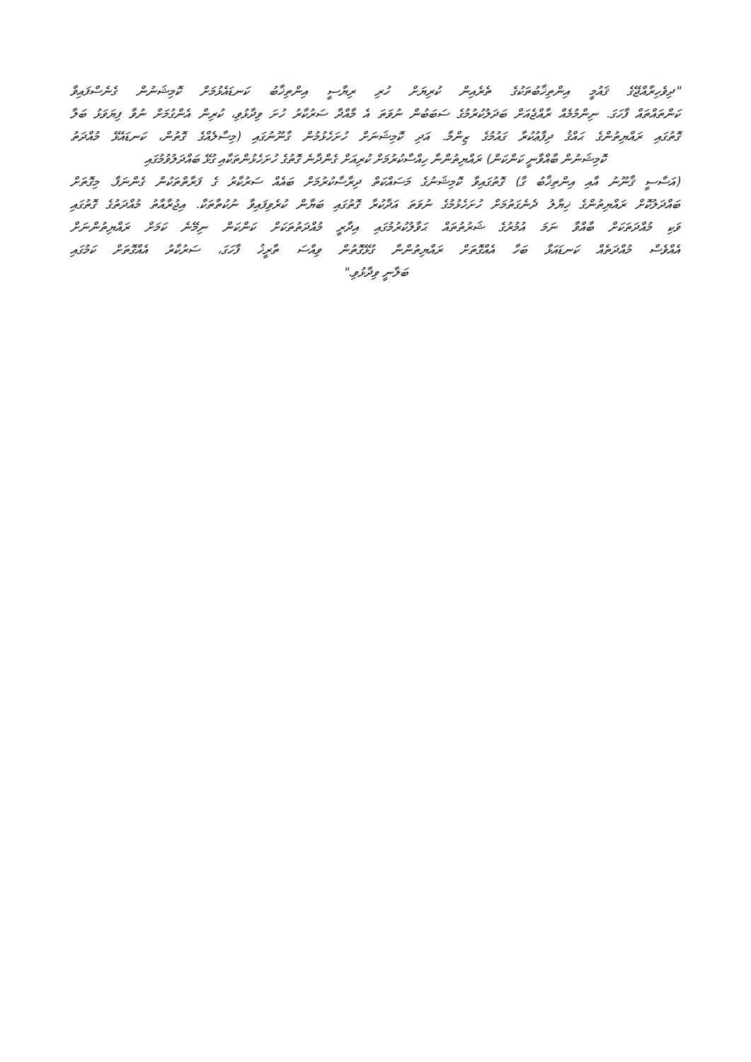"ދިވެހިރާއްޖޭގެ ޤައުމީ އިންތިޚާބުތަކުގެ ތެރެއިން ކުރިޔަށް ހުރި ރިޔާސީ އިންތިޚާބު ކަނޑައެޅުމަށް ކޮމިޝަނުން ގެނެސްފައިވާ
ކަންތައްތައް ފާހަގަ. ނިންމުމެއް ރާއްޖެއަށް ބަދަލުކުރުމުގެ ސަބަބުން ނުވަތަ އެ މާއްދާ ސަރުކާރު ހުށަ ވިދާޅުވި، ކުރިން އެންގުމަށް ނުވާ ފިޔަވަޅު ބަލާ
ގޮތުގައި ރައްޔިތުންގެ ޙައްޤު ދިފާޢުކުރާ ގައުމުގެ ޒިންމާ. އަދި ކޮމިޝަނަށް ހުށަހެޅުމުން ގާނޫނުގައި (މިސާލެއްގެ ގޮތުން، ކަނޑައެޅޭ މުއްދަތު
ކޮމިޝަނުން ބާއްވާނީ ކަންކަން) ރައްޔިތުންނާ ހިއްސާކުރުމަށް ކުރިއަށް ގެންދާނެ ގޮތުގެ ހުށަހެޅުންތަކާއި ގުޅޭ ބައްދަލުވުމުގައި
(އަސާސީ ޤާނޫނު އާއި އިންތިޚާބު ގާ) ގޮތުގައިވާ ކޮމިޝަނުގެ މަސައްކަތް ދިރާސާކުރުމަށް ބައެއް ސަރުކާރު ގެ ފަރާތްތަކުން ގެންނަފާ. މިގޮތަށް
ބައްދަލުކޮށް ރައްޔިތުންގެ ޚިޔާލު ދެނެގަތުމަށް ހުށަހެޅުމުގެ ނުވަތަ އަދާކުރާ ގޮތުގައި ބަޔާން ކުރެވިފައިވާ ނުކުތާތަކާ. އިޖުރާއާތު މުއްދަތުގެ ގޮތުގައި
ވަކި މުއްދަތަކަށް ބާއްވާ ނަމަ އުމުރުގެ ޝަރުތުތައް ޙަވާލުކުރުމުގައި އިދާރީ މުއްދަތުތަކަށް ކަންކަން ނިމޭނެ ކަމަށް ރައްޔިތުންނަށް
އެއްވެސް މުއްދަތެއް ކަނޑައަޅާ ބަހާ އެއްގޮތަށް ރައްޔިތުންނާ ގުޅޭގޮތުން ވިއްސަ ތާރީޚު ފާހަގަ، ސަރުކާރު އެއްގޮތަށް ކަމުގައި
ބަލާނީ ވިދާޅުވި."